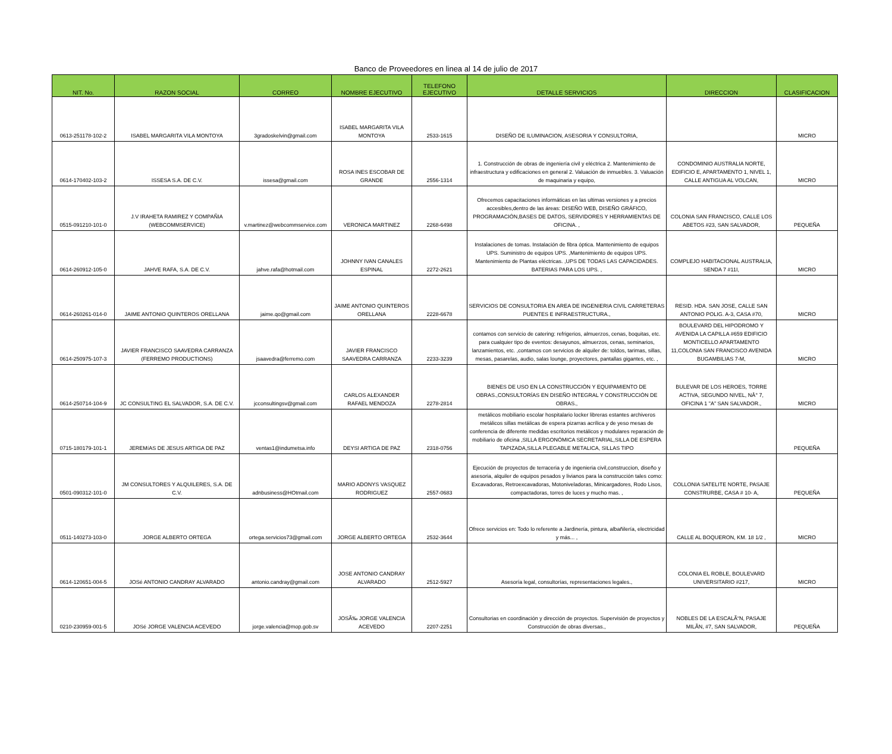Banco de Proveedores en linea al 14 de julio de 2017
| NIT. No. | RAZON SOCIAL | CORREO | NOMBRE EJECUTIVO | TELEFONO EJECUTIVO | DETALLE SERVICIOS | DIRECCION | CLASIFICACION |
| --- | --- | --- | --- | --- | --- | --- | --- |
| 0613-251178-102-2 | ISABEL MARGARITA VILA MONTOYA | 3gradoskelvin@gmail.com | ISABEL MARGARITA VILA MONTOYA | 2533-1615 | DISEÑO DE ILUMINACION, ASESORIA Y CONSULTORIA, | | MICRO |
| 0614-170402-103-2 | ISSESA S.A. DE C.V. | issesa@gmail.com | ROSA INES ESCOBAR DE GRANDE | 2556-1314 | 1. Construcción de obras de ingeniería civil y eléctrica 2. Mantenimiento de infraestructura y edificaciones en general 2. Valuación de inmuebles. 3. Valuación de maquinaria y equipo, | CONDOMINIO AUSTRALIA NORTE, EDIFICIO E, APARTAMENTO 1, NIVEL 1, CALLE ANTIGUA AL VOLCAN, | MICRO |
| 0515-091210-101-0 | J.V IRAHETA RAMIREZ Y COMPAÑIA (WEBCOMMSERVICE) | v.martinez@webcommservice.com | VERONICA MARTINEZ | 2268-6498 | Ofrecemos capacitaciones informáticas en las ultimas versiones y a precios accesibles,dentro de las áreas: DISEÑO WEB, DISEÑO GRÁFICO, PROGRAMACIÓN,BASES DE DATOS, SERVIDORES Y HERRAMIENTAS DE OFICINA. , | COLONIA SAN FRANCISCO, CALLE LOS ABETOS #23, SAN SALVADOR, | PEQUEÑA |
| 0614-260912-105-0 | JAHVE RAFA, S.A. DE C.V. | jahve.rafa@hotmail.com | JOHNNY IVAN CANALES ESPINAL | 2272-2621 | Instalaciones de tomas. Instalación de fibra óptica. Mantenimiento de equipos UPS. Suministro de equipos UPS. ,Mantenimiento de equipos UPS. Mantenimiento de Plantas eléctricas. ,UPS DE TODAS LAS CAPACIDADES. BATERIAS PARA LOS UPS. , | COMPLEJO HABITACIONAL AUSTRALIA, SENDA 7 #11I, | MICRO |
| 0614-260261-014-0 | JAIME ANTONIO QUINTEROS ORELLANA | jaime.qo@gmail.com | JAIME ANTONIO QUINTEROS ORELLANA | 2228-6678 | SERVICIOS DE CONSULTORIA EN AREA DE INGENIERIA CIVIL CARRETERAS PUENTES E INFRAESTRUCTURA., | RESID. HDA. SAN JOSE, CALLE SAN ANTONIO POLIG. A-3, CASA #70, | MICRO |
| 0614-250975-107-3 | JAVIER FRANCISCO SAAVEDRA CARRANZA (FERREMO PRODUCTIONS) | jsaavedra@ferremo.com | JAVIER FRANCISCO SAAVEDRA CARRANZA | 2233-3239 | contamos con servicio de catering: refrigerios, almuerzos, cenas, boquitas, etc. para cualquier tipo de eventos: desayunos, almuerzos, cenas, seminarios, lanzamientos, etc. ,contamos con servicios de alquiler de: toldos, tarimas, sillas, mesas, pasarelas, audio, salas lounge, proyectores, pantallas gigantes, etc. , | BOULEVARD DEL HIPODROMO Y AVENIDA LA CAPILLA #659 EDIFICIO MONTICELLO APARTAMENTO 11,COLONIA SAN FRANCISCO AVENIDA BUGAMBILIAS 7-M, | MICRO |
| 0614-250714-104-9 | JC CONSULTING EL SALVADOR, S.A. DE C.V. | jcconsultingsv@gmail.com | CARLOS ALEXANDER RAFAEL MENDOZA | 2278-2814 | BIENES DE USO EN LA CONSTRUCCIÓN Y EQUIPAMIENTO DE OBRAS.,CONSULTORÍAS EN DISEÑO INTEGRAL Y CONSTRUCCIÓN DE OBRAS., | BULEVAR DE LOS HEROES, TORRE ACTIVA, SEGUNDO NIVEL, NÂ° 7, OFICINA 1 "A" SAN SALVADOR., | MICRO |
| 0715-180179-101-1 | JEREMíAS DE JESUS ARTIGA DE PAZ | ventas1@indumetsa.info | DEYSI ARTIGA DE PAZ | 2318-0756 | metálicos mobiliario escolar hospitalario locker libreras estantes archiveros metálicos sillas metálicas de espera pizarras acrílica y de yeso mesas de conferencia de diferente medidas escritorios metálicos y modulares reparación de mobiliario de oficina ,SILLA ERGONÓMICA SECRETARIAL,SILLA DE ESPERA TAPIZADA,SILLA PLEGABLE METALICA, SILLAS TIPO | | PEQUEÑA |
| 0501-090312-101-0 | JM CONSULTORES Y ALQUILERES, S.A. DE C.V. | adnbusiness@HOtmail.com | MARIO ADONYS VASQUEZ RODRIGUEZ | 2557-0683 | Ejecución de proyectos de terraceria y de ingenieria civil,construccion, diseño y asesoria, alquiler de equipos pesados y livianos para la construcción tales como: Excavadoras, Retroexcavadoras, Motoniveladoras, Minicargadores, Rodo Lisos, compactadoras, torres de luces y mucho mas. , | COLLONIA SATELITE NORTE, PASAJE CONSTRURBE, CASA # 10- A, | PEQUEÑA |
| 0511-140273-103-0 | JORGE ALBERTO ORTEGA | ortega.servicios73@gmail.com | JORGE ALBERTO ORTEGA | 2532-3644 | Ofrece servicios en: Todo lo referente a Jardinería, pintura, albañilería, electricidad y más... , | CALLE AL BOQUERON, KM. 18 1/2 , | MICRO |
| 0614-120651-004-5 | JOSé ANTONIO CANDRAY ALVARADO | antonio.candray@gmail.com | JOSE ANTONIO CANDRAY ALVARADO | 2512-5927 | Asesoría legal, consultorías, representaciones legales., | COLONIA EL ROBLE, BOULEVARD UNIVERSITARIO #217, | MICRO |
| 0210-230959-001-5 | JOSé JORGE VALENCIA ACEVEDO | jorge.valencia@mop.gob.sv | JOSÃ‰ JORGE VALENCIA ACEVEDO | 2207-2251 | Consultorias en coordinación y dirección de proyectos. Supervisión de proyectos y Construcción de obras diversas., | NOBLES DE LA ESCALÃ“N, PASAJE MILÃN, #7, SAN SALVADOR, | PEQUEÑA |